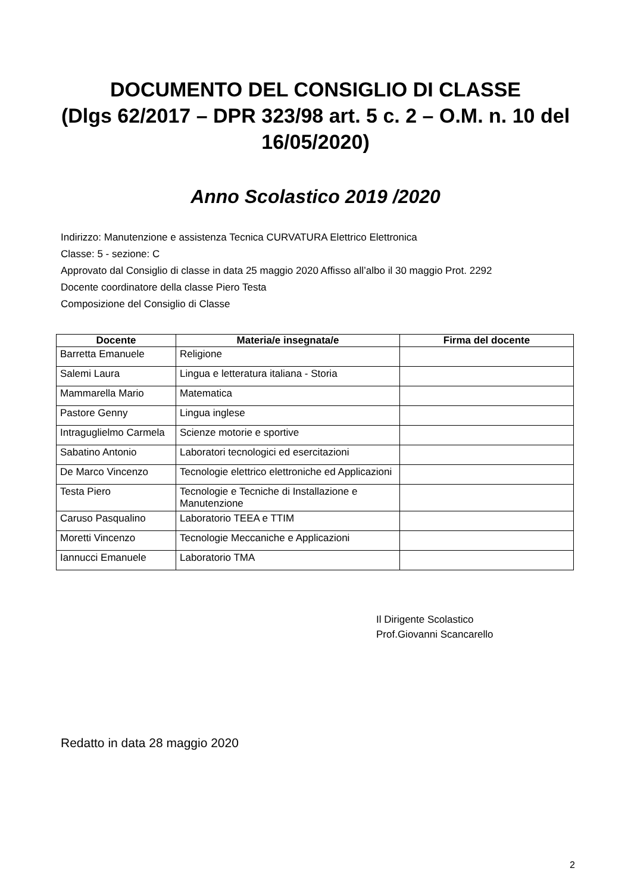DOCUMENTO DEL CONSIGLIO DI CLASSE
(Dlgs 62/2017 – DPR 323/98 art. 5 c. 2 – O.M. n. 10 del
16/05/2020)
Anno Scolastico 2019 /2020
Indirizzo: Manutenzione e assistenza Tecnica CURVATURA Elettrico Elettronica
Classe: 5 - sezione: C
Approvato dal Consiglio di classe in data 25 maggio 2020 Affisso all’albo il 30 maggio Prot. 2292
Docente coordinatore della classe Piero Testa
Composizione del Consiglio di Classe
| Docente | Materia/e insegnata/e | Firma del docente |
| --- | --- | --- |
| Barretta Emanuele | Religione | |
| Salemi Laura | Lingua e letteratura italiana - Storia | |
| Mammarella Mario | Matematica | |
| Pastore Genny | Lingua inglese | |
| Intraguglielmo Carmela | Scienze motorie e sportive | |
| Sabatino Antonio | Laboratori tecnologici ed esercitazioni | |
| De Marco Vincenzo | Tecnologie elettrico elettroniche ed Applicazioni | |
| Testa Piero | Tecnologie e Tecniche di Installazione e Manutenzione | |
| Caruso Pasqualino | Laboratorio TEEA e TTIM | |
| Moretti Vincenzo | Tecnologie Meccaniche e Applicazioni | |
| Iannucci Emanuele | Laboratorio TMA | |
Il Dirigente Scolastico
Prof.Giovanni Scancarello
Redatto in data 28 maggio 2020
2